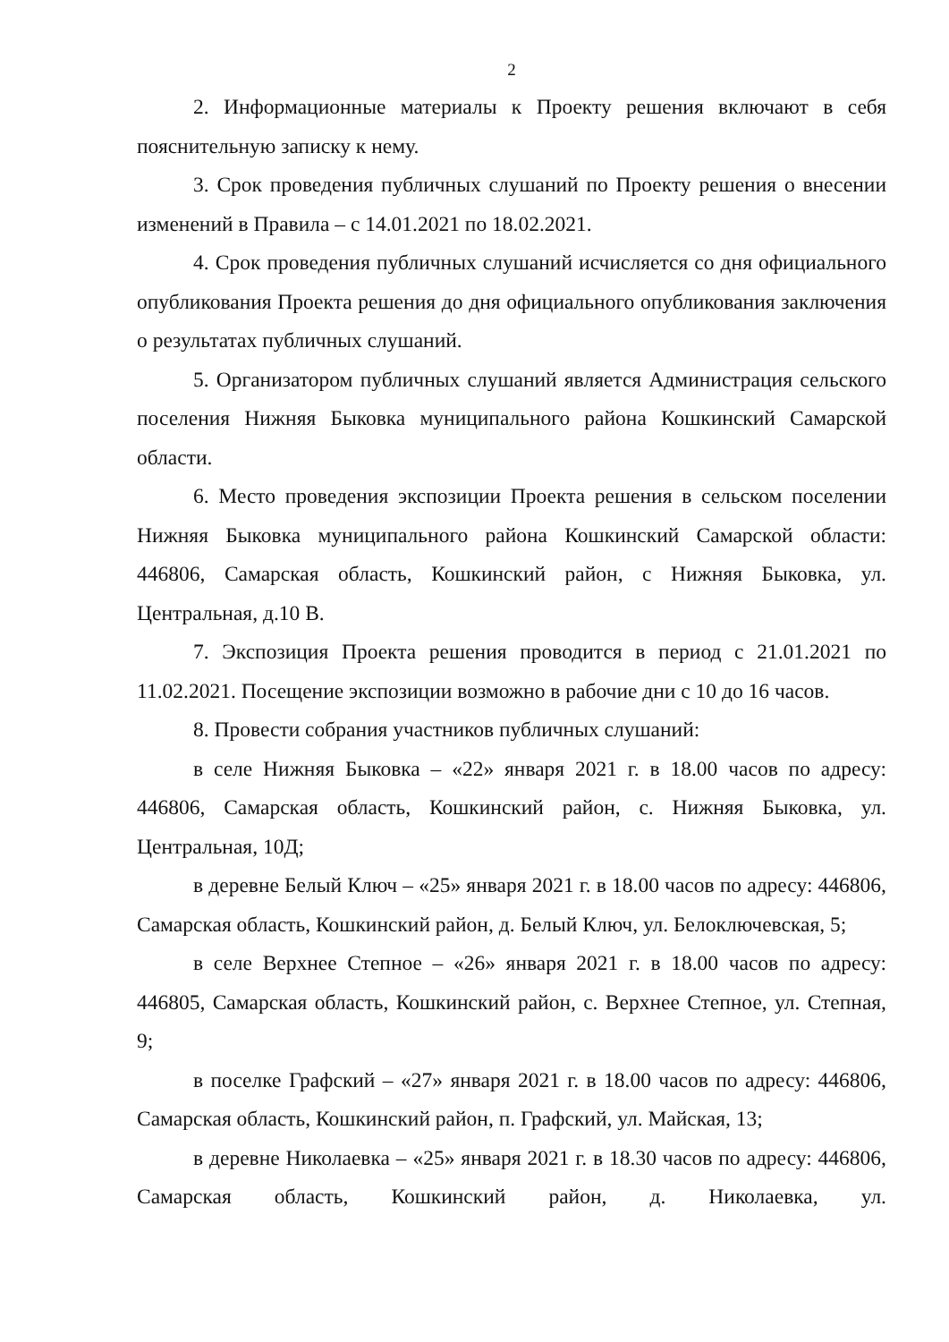2
2. Информационные материалы к Проекту решения включают в себя пояснительную записку к нему.
3. Срок проведения публичных слушаний по Проекту решения о внесении изменений в Правила – с 14.01.2021 по 18.02.2021.
4. Срок проведения публичных слушаний исчисляется со дня официального опубликования Проекта решения до дня официального опубликования заключения о результатах публичных слушаний.
5. Организатором публичных слушаний является Администрация сельского поселения Нижняя Быковка муниципального района Кошкинский Самарской области.
6. Место проведения экспозиции Проекта решения в сельском поселении Нижняя Быковка муниципального района Кошкинский Самарской области: 446806, Самарская область, Кошкинский район, с Нижняя Быковка, ул. Центральная, д.10 В.
7. Экспозиция Проекта решения проводится в период с 21.01.2021 по 11.02.2021. Посещение экспозиции возможно в рабочие дни с 10 до 16 часов.
8. Провести собрания участников публичных слушаний:
в селе Нижняя Быковка – «22» января 2021 г. в 18.00 часов по адресу: 446806, Самарская область, Кошкинский район, с. Нижняя Быковка, ул. Центральная, 10Д;
в деревне Белый Ключ – «25» января 2021 г. в 18.00 часов по адресу: 446806, Самарская область, Кошкинский район, д. Белый Ключ, ул. Белоключевская, 5;
в селе Верхнее Степное – «26» января 2021 г. в 18.00 часов по адресу: 446805, Самарская область, Кошкинский район, с. Верхнее Степное, ул. Степная, 9;
в поселке Графский – «27» января 2021 г. в 18.00 часов по адресу: 446806, Самарская область, Кошкинский район, п. Графский, ул. Майская, 13;
в деревне Николаевка – «25» января 2021 г. в 18.30 часов по адресу: 446806, Самарская область, Кошкинский район, д. Николаевка, ул.